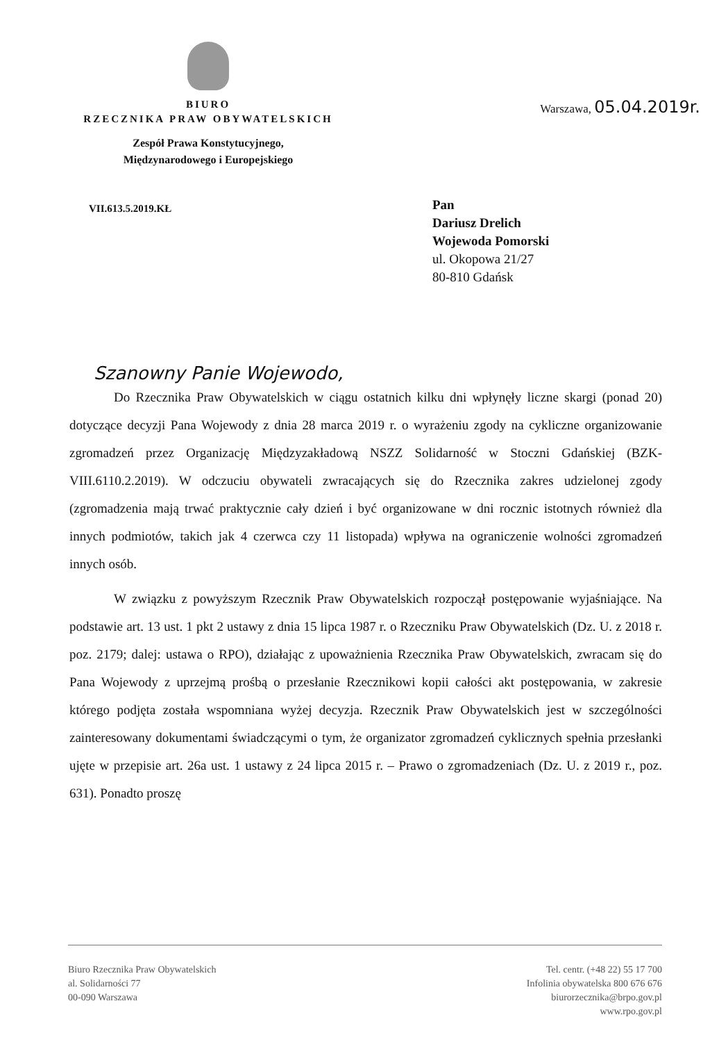BIURO
RZECZNIKA PRAW OBYWATELSKICH
Zespół Prawa Konstytucyjnego,
Międzynarodowego i Europejskiego
Warszawa, 05.04.2019r.
VII.613.5.2019.KŁ
Pan
Dariusz Drelich
Wojewoda Pomorski
ul. Okopowa 21/27
80-810 Gdańsk
Szanowny Panie Wojewodo,
Do Rzecznika Praw Obywatelskich w ciągu ostatnich kilku dni wpłynęły liczne skargi (ponad 20) dotyczące decyzji Pana Wojewody z dnia 28 marca 2019 r. o wyrażeniu zgody na cykliczne organizowanie zgromadzeń przez Organizację Międzyzakładową NSZZ Solidarność w Stoczni Gdańskiej (BZK-VIII.6110.2.2019). W odczuciu obywateli zwracających się do Rzecznika zakres udzielonej zgody (zgromadzenia mają trwać praktycznie cały dzień i być organizowane w dni rocznic istotnych również dla innych podmiotów, takich jak 4 czerwca czy 11 listopada) wpływa na ograniczenie wolności zgromadzeń innych osób.
W związku z powyższym Rzecznik Praw Obywatelskich rozpoczął postępowanie wyjaśniające. Na podstawie art. 13 ust. 1 pkt 2 ustawy z dnia 15 lipca 1987 r. o Rzeczniku Praw Obywatelskich (Dz. U. z 2018 r. poz. 2179; dalej: ustawa o RPO), działając z upoważnienia Rzecznika Praw Obywatelskich, zwracam się do Pana Wojewody z uprzejmą prośbą o przesłanie Rzecznikowi kopii całości akt postępowania, w zakresie którego podjęta została wspomniana wyżej decyzja. Rzecznik Praw Obywatelskich jest w szczególności zainteresowany dokumentami świadczącymi o tym, że organizator zgromadzeń cyklicznych spełnia przesłanki ujęte w przepisie art. 26a ust. 1 ustawy z 24 lipca 2015 r. – Prawo o zgromadzeniach (Dz. U. z 2019 r., poz. 631). Ponadto proszę
Biuro Rzecznika Praw Obywatelskich
al. Solidarności 77
00-090 Warszawa
Tel. centr. (+48 22) 55 17 700
Infolinia obywatelska 800 676 676
biurorzecznika@brpo.gov.pl
www.rpo.gov.pl